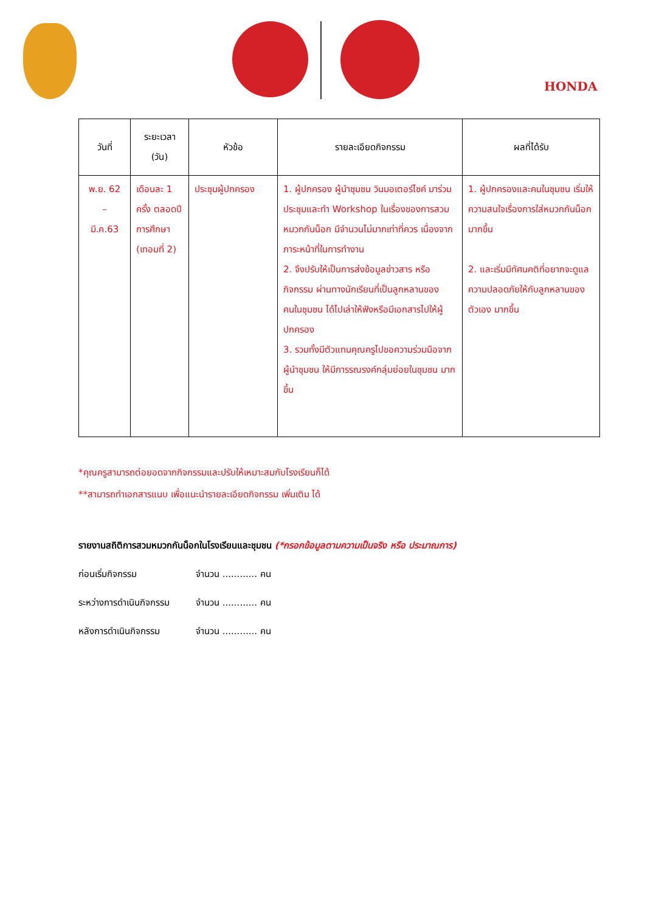HONDA
| วันที่ | ระยะเวลา (วัน) | หัวข้อ | รายละเอียดกิจกรรม | ผลที่ได้รับ |
| --- | --- | --- | --- | --- |
| พ.ย. 62 – มี.ค.63 | เดือนละ 1 ครั้ง ตลอดปีการศึกษา (เทอมที่ 2) | ประชุมผู้ปกครอง | 1. ผู้ปกครอง ผู้นำชุมชน วินมอเตอร์ไซค์ มาร่วมประชุมและทำ Workshop ในเรื่องของการสวมหมวกกันน็อก มีจำนวนไม่มากเท่าที่ควร เนื่องจากภาระหน้าที่ในการทำงาน 2. จึงปรับให้เป็นการส่งข้อมูลข่าวสาร หรือ กิจกรรม ผ่านทางนักเรียนที่เป็นลูกหลานของคนในชุมชน ได้ไปเล่าให้ฟังหรือมีเอกสารไปให้ผู้ปกครอง 3. รวมทั้งมีตัวแทนคุณครูไปขอความร่วมมือจากผู้นำชุมชน ให้มีการรณรงค์กลุ่มย่อยในชุมชน มากขึ้น | 1. ผู้ปกครองและคนในชุมชน เริ่มให้ความสนใจเรื่องการใส่หมวกกันน็อกมากขึ้น 2. และเริ่มมีทัศนคติที่อยากจะดูแลความปลอดภัยให้กับลูกหลานของตัวเอง มากขึ้น |
*คุณครูสามารถต่อยอดจากกิจกรรมและปรับให้เหมาะสมกับโรงเรียนก็ได้
**สามารถทำเอกสารแนบ เพื่อแนะนำรายละเอียดกิจกรรม เพิ่มเติม ได้
รายงานสถิติการสวมหมวกกันน็อกในโรงเรียนและชุมชน (*กรอกข้อมูลตามความเป็นจริง หรือ ประมาณการ)
ก่อนเริ่มกิจกรรม จำนวน ............ คน
ระหว่างการดำเนินกิจกรรม จำนวน ............ คน
หลังการดำเนินกิจกรรม จำนวน ............ คน